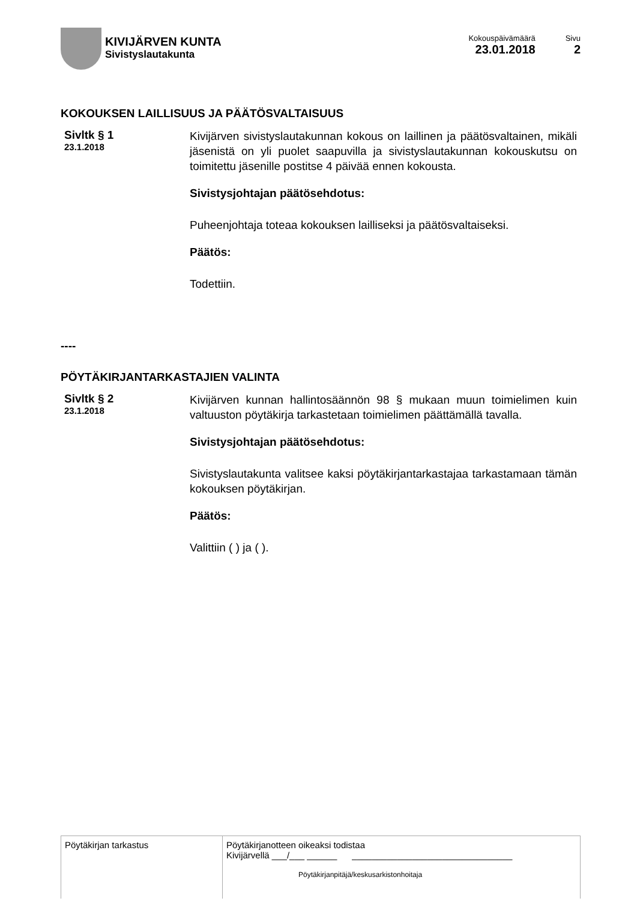KIVIJÄRVEN KUNTA
Sivistyslautakunta
Kokouspäivämäärä
23.01.2018
Sivu
2
KOKOUKSEN LAILLISUUS JA PÄÄTÖSVALTAISUUS
Sivltk § 1
23.1.2018
Kivijärven sivistyslautakunnan kokous on laillinen ja päätösvaltainen, mikäli jäsenistä on yli puolet saapuvilla ja sivistyslautakunnan kokouskutsu on toimitettu jäsenille postitse 4 päivää ennen kokousta.
Sivistysjohtajan päätösehdotus:
Puheenjohtaja toteaa kokouksen lailliseksi ja päätösvaltaiseksi.
Päätös:
Todettiin.
----
PÖYTÄKIRJANTARKASTAJIEN VALINTA
Sivltk § 2
23.1.2018
Kivijärven kunnan hallintosäännön 98 § mukaan muun toimielimen kuin valtuuston pöytäkirja tarkastetaan toimielimen päättämällä tavalla.
Sivistysjohtajan päätösehdotus:
Sivistyslautakunta valitsee kaksi pöytäkirjantarkastajaa tarkastamaan tämän kokouksen pöytäkirjan.
Päätös:
Valittiin ( ) ja ( ).
| Pöytäkirjan tarkastus | Pöytäkirjanotteen oikeaksi todistaa Kivijärvellä ___/___ ______ ________________________________ Pöytäkirjanpitäjä/keskusarkistonhoitaja |